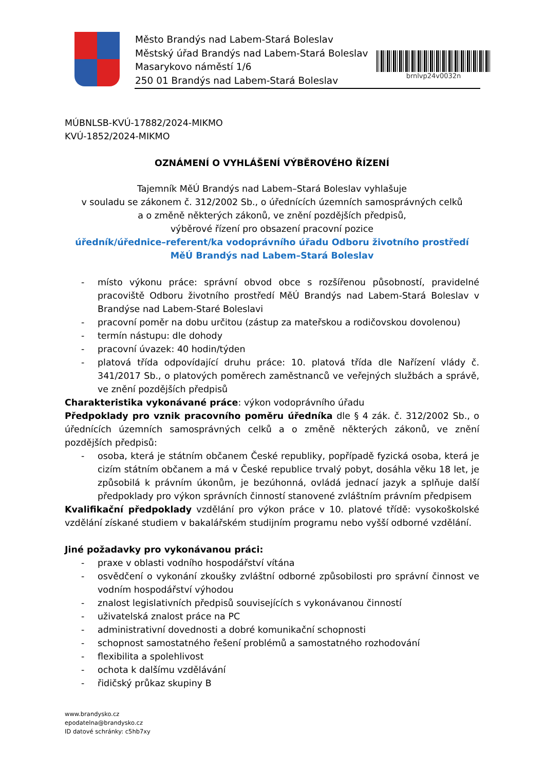Město Brandýs nad Labem-Stará Boleslav
Městský úřad Brandýs nad Labem-Stará Boleslav
Masarykovo náměstí 1/6
250 01 Brandýs nad Labem-Stará Boleslav
brnlvp24v0032n
MÚBNLSB-KVÚ-17882/2024-MIKMO
KVÚ-1852/2024-MIKMO
OZNÁMENÍ O VYHLÁŠENÍ VÝBĚROVÉHO ŘÍZENÍ
Tajemník MěÚ Brandýs nad Labem–Stará Boleslav vyhlašuje
v souladu se zákonem č. 312/2002 Sb., o úřednících územních samosprávných celků
a o změně některých zákonů, ve znění pozdějších předpisů,
výběrové řízení pro obsazení pracovní pozice
úředník/úřednice–referent/ka vodoprávního úřadu Odboru životního prostředí
MěÚ Brandýs nad Labem–Stará Boleslav
- místo výkonu práce: správní obvod obce s rozšířenou působností, pravidelné pracoviště Odboru životního prostředí MěÚ Brandýs nad Labem-Stará Boleslav v Brandýse nad Labem-Staré Boleslavi
- pracovní poměr na dobu určitou (zástup za mateřskou a rodičovskou dovolenou)
- termín nástupu: dle dohody
- pracovní úvazek: 40 hodin/týden
- platová třída odpovídající druhu práce: 10. platová třída dle Nařízení vlády č. 341/2017 Sb., o platových poměrech zaměstnanců ve veřejných službách a správě, ve znění pozdějších předpisů
Charakteristika vykonávané práce: výkon vodoprávního úřadu
Předpoklady pro vznik pracovního poměru úředníka dle § 4 zák. č. 312/2002 Sb., o úřednících územních samosprávných celků a o změně některých zákonů, ve znění pozdějších předpisů:
- osoba, která je státním občanem České republiky, popřípadě fyzická osoba, která je cizím státním občanem a má v České republice trvalý pobyt, dosáhla věku 18 let, je způsobilá k právním úkonům, je bezúhonná, ovládá jednací jazyk a splňuje další předpoklady pro výkon správních činností stanovené zvláštním právním předpisem
Kvalifikační předpoklady vzdělání pro výkon práce v 10. platové třídě: vysokoškolské vzdělání získané studiem v bakalářském studijním programu nebo vyšší odborné vzdělání.
Jiné požadavky pro vykonávanou práci:
- praxe v oblasti vodního hospodářství vítána
- osvědčení o vykonání zkoušky zvláštní odborné způsobilosti pro správní činnost ve vodním hospodářství výhodou
- znalost legislativních předpisů souvisejících s vykonávanou činností
- uživatelská znalost práce na PC
- administrativní dovednosti a dobré komunikační schopnosti
- schopnost samostatného řešení problémů a samostatného rozhodování
- flexibilita a spolehlivost
- ochota k dalšímu vzdělávání
- řidičský průkaz skupiny B
www.brandysko.cz
epodatelna@brandysko.cz
ID datové schránky: c5hb7xy